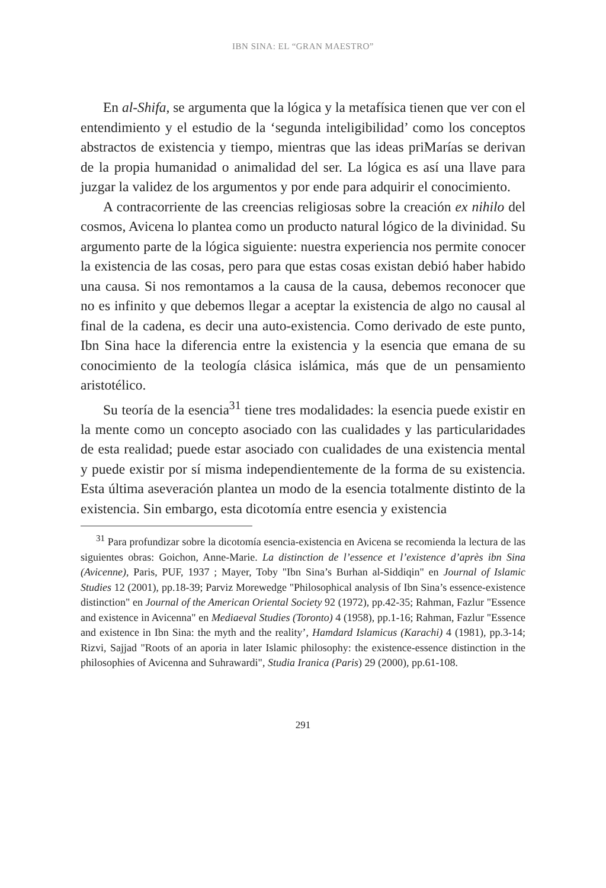IBN SINA: EL “GRAN MAESTRO”
En al-Shifa, se argumenta que la lógica y la metafísica tienen que ver con el entendimiento y el estudio de la ‘segunda inteligibilidad’ como los conceptos abstractos de existencia y tiempo, mientras que las ideas priMarías se derivan de la propia humanidad o animalidad del ser. La lógica es así una llave para juzgar la validez de los argumentos y por ende para adquirir el conocimiento.
A contracorriente de las creencias religiosas sobre la creación ex nihilo del cosmos, Avicena lo plantea como un producto natural lógico de la divinidad. Su argumento parte de la lógica siguiente: nuestra experiencia nos permite conocer la existencia de las cosas, pero para que estas cosas existan debió haber habido una causa. Si nos remontamos a la causa de la causa, debemos reconocer que no es infinito y que debemos llegar a aceptar la existencia de algo no causal al final de la cadena, es decir una auto-existencia. Como derivado de este punto, Ibn Sina hace la diferencia entre la existencia y la esencia que emana de su conocimiento de la teología clásica islámica, más que de un pensamiento aristotélico.
Su teoría de la esencia<sup>31</sup> tiene tres modalidades: la esencia puede existir en la mente como un concepto asociado con las cualidades y las particularidades de esta realidad; puede estar asociado con cualidades de una existencia mental y puede existir por sí misma independientemente de la forma de su existencia. Esta última aseveración plantea un modo de la esencia totalmente distinto de la existencia. Sin embargo, esta dicotomía entre esencia y existencia
<sup>31</sup> Para profundizar sobre la dicotomía esencia-existencia en Avicena se recomienda la lectura de las siguientes obras: Goichon, Anne-Marie. La distinction de l’essence et l’existence d’après ibn Sina (Avicenne), Paris, PUF, 1937 ; Mayer, Toby "Ibn Sina’s Burhan al-Siddiqin" en Journal of Islamic Studies 12 (2001), pp.18-39; Parviz Morewedge "Philosophical analysis of Ibn Sina’s essence-existence distinction" en Journal of the American Oriental Society 92 (1972), pp.42-35; Rahman, Fazlur "Essence and existence in Avicenna" en Mediaeval Studies (Toronto) 4 (1958), pp.1-16; Rahman, Fazlur "Essence and existence in Ibn Sina: the myth and the reality’, Hamdard Islamicus (Karachi) 4 (1981), pp.3-14; Rizvi, Sajjad "Roots of an aporia in later Islamic philosophy: the existence-essence distinction in the philosophies of Avicenna and Suhrawardi", Studia Iranica (Paris) 29 (2000), pp.61-108.
291